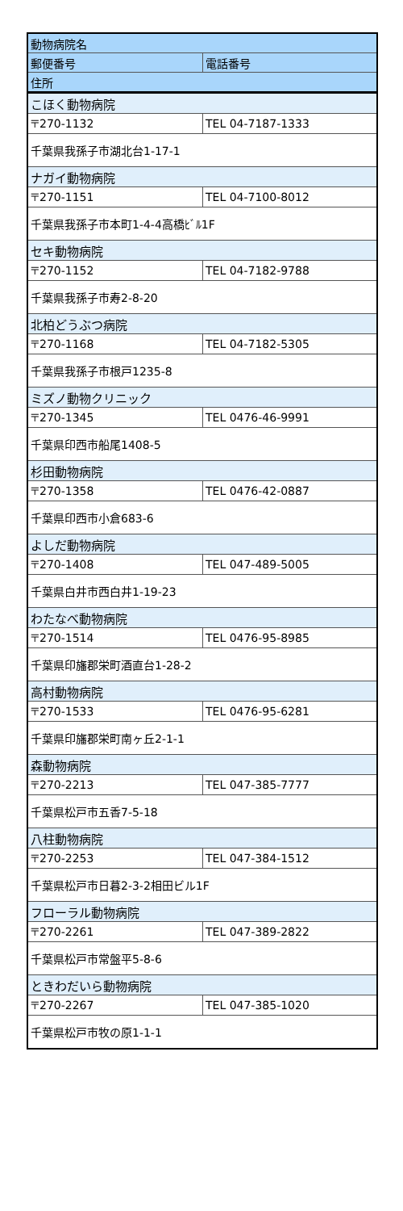| 動物病院名 | |
| --- | --- |
| 郵便番号 | 電話番号 |
| 住所 | |
| こほく動物病院 | |
| 〒270-1132 | TEL 04-7187-1333 |
| 千葉県我孫子市湖北台1-17-1 | |
| ナガイ動物病院 | |
| 〒270-1151 | TEL 04-7100-8012 |
| 千葉県我孫子市本町1-4-4高橋ﾋﾞﾙ1F | |
| セキ動物病院 | |
| 〒270-1152 | TEL 04-7182-9788 |
| 千葉県我孫子市寿2-8-20 | |
| 北柏どうぶつ病院 | |
| 〒270-1168 | TEL 04-7182-5305 |
| 千葉県我孫子市根戸1235-8 | |
| ミズノ動物クリニック | |
| 〒270-1345 | TEL 0476-46-9991 |
| 千葉県印西市船尾1408-5 | |
| 杉田動物病院 | |
| 〒270-1358 | TEL 0476-42-0887 |
| 千葉県印西市小倉683-6 | |
| よしだ動物病院 | |
| 〒270-1408 | TEL 047-489-5005 |
| 千葉県白井市西白井1-19-23 | |
| わたなべ動物病院 | |
| 〒270-1514 | TEL 0476-95-8985 |
| 千葉県印旛郡栄町酒直台1-28-2 | |
| 高村動物病院 | |
| 〒270-1533 | TEL 0476-95-6281 |
| 千葉県印旛郡栄町南ヶ丘2-1-1 | |
| 森動物病院 | |
| 〒270-2213 | TEL 047-385-7777 |
| 千葉県松戸市五香7-5-18 | |
| 八柱動物病院 | |
| 〒270-2253 | TEL 047-384-1512 |
| 千葉県松戸市日暮2-3-2相田ビル1F | |
| フローラル動物病院 | |
| 〒270-2261 | TEL 047-389-2822 |
| 千葉県松戸市常盤平5-8-6 | |
| ときわだいら動物病院 | |
| 〒270-2267 | TEL 047-385-1020 |
| 千葉県松戸市牧の原1-1-1 | |